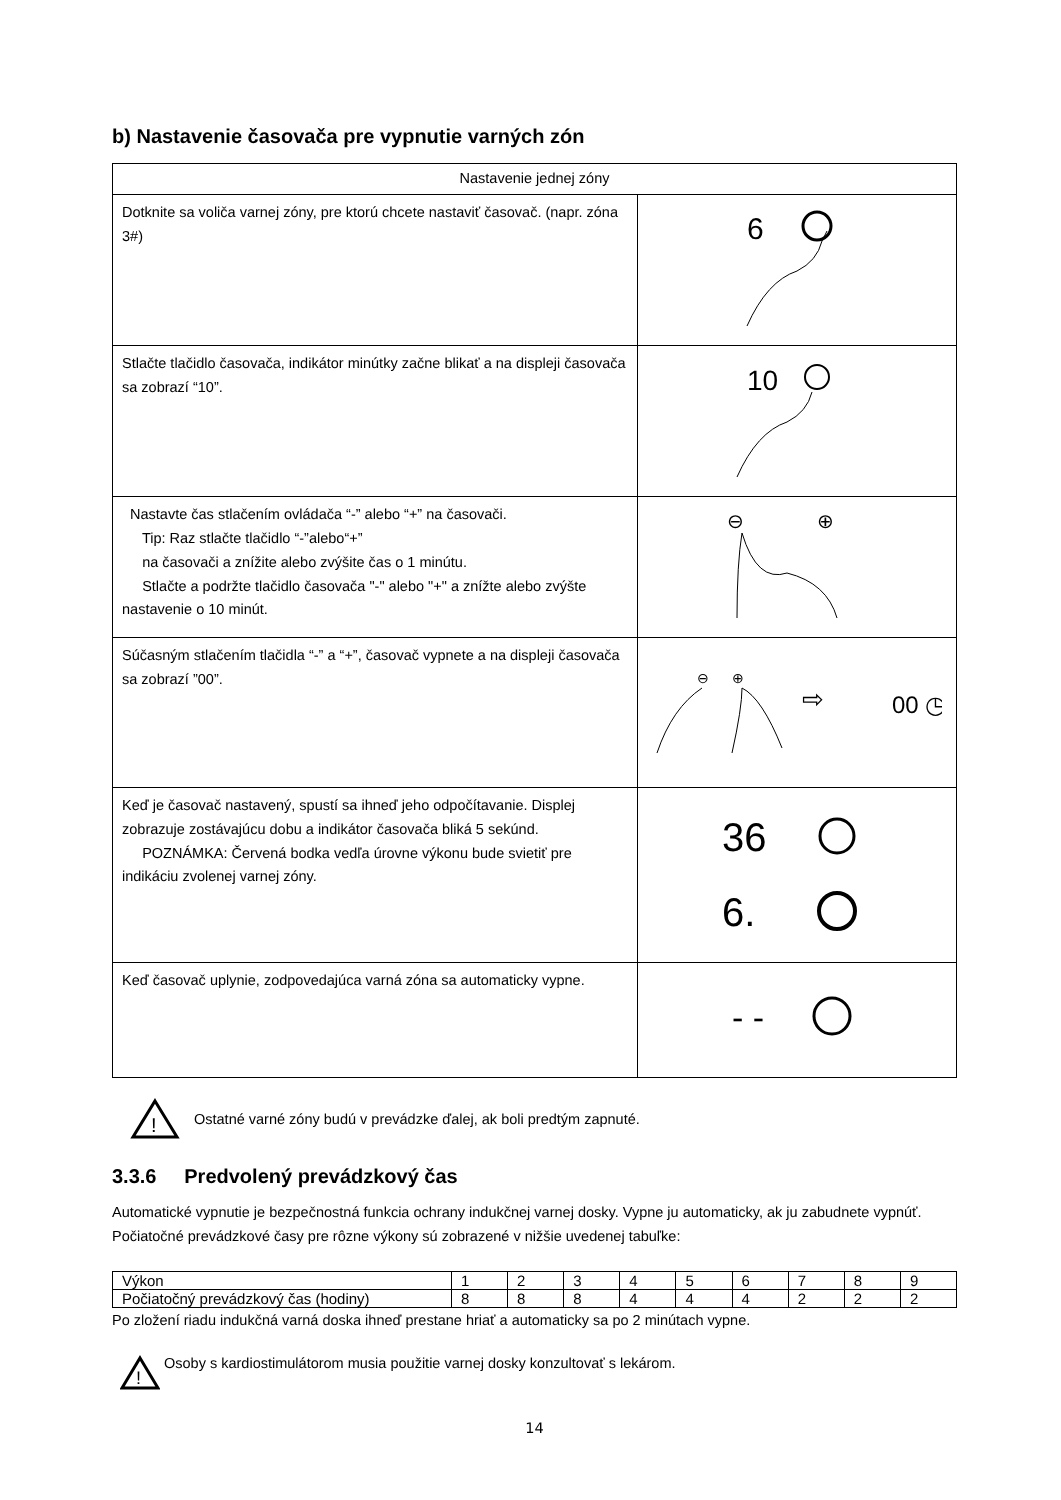b) Nastavenie časovača pre vypnutie varných zón
| Nastavenie jednej zóny | |
| Dotknite sa voliča varnej zóny, pre ktorú chcete nastaviť časovač. (napr. zóna 3#) | 6 |
| Stlačte tlačidlo časovača, indikátor minútky začne blikať a na displeji časovača sa zobrazí “10”. | 10 |
| Nastavte čas stlačením ovládača “-” alebo “+” na časovači. Tip: Raz stlačte tlačidlo “-”alebo“+” na časovači a znížite alebo zvýšite čas o 1 minútu. Stlačte a podržte tlačidlo časovača "-" alebo "+" a znížte alebo zvýšte nastavenie o 10 minút. | ⊖ ⊕ |
| Súčasným stlačením tlačidla “-” a “+”, časovač vypnete a na displeji časovača sa zobrazí ”00”. | ⊖ ⊕ ⇨ 00 ◷ |
| Keď je časovač nastavený, spustí sa ihneď jeho odpočítavanie. Displej zobrazuje zostávajúcu dobu a indikátor časovača bliká 5 sekúnd. POZNÁMKA: Červená bodka vedľa úrovne výkonu bude svietiť pre indikáciu zvolenej varnej zóny. | 36 6. |
| Keď časovač uplynie, zodpovedajúca varná zóna sa automaticky vypne. | - - |
!
Ostatné varné zóny budú v prevádzke ďalej, ak boli predtým zapnuté.
3.3.6 Predvolený prevádzkový čas
Automatické vypnutie je bezpečnostná funkcia ochrany indukčnej varnej dosky. Vypne ju automaticky, ak ju zabudnete vypnúť. Počiatočné prevádzkové časy pre rôzne výkony sú zobrazené v nižšie uvedenej tabuľke:
| Výkon | 1 | 2 | 3 | 4 | 5 | 6 | 7 | 8 | 9 |
| Počiatočný prevádzkový čas (hodiny) | 8 | 8 | 8 | 4 | 4 | 4 | 2 | 2 | 2 |
Po zložení riadu indukčná varná doska ihneď prestane hriať a automaticky sa po 2 minútach vypne.
!
Osoby s kardiostimulátorom musia použitie varnej dosky konzultovať s lekárom.
14